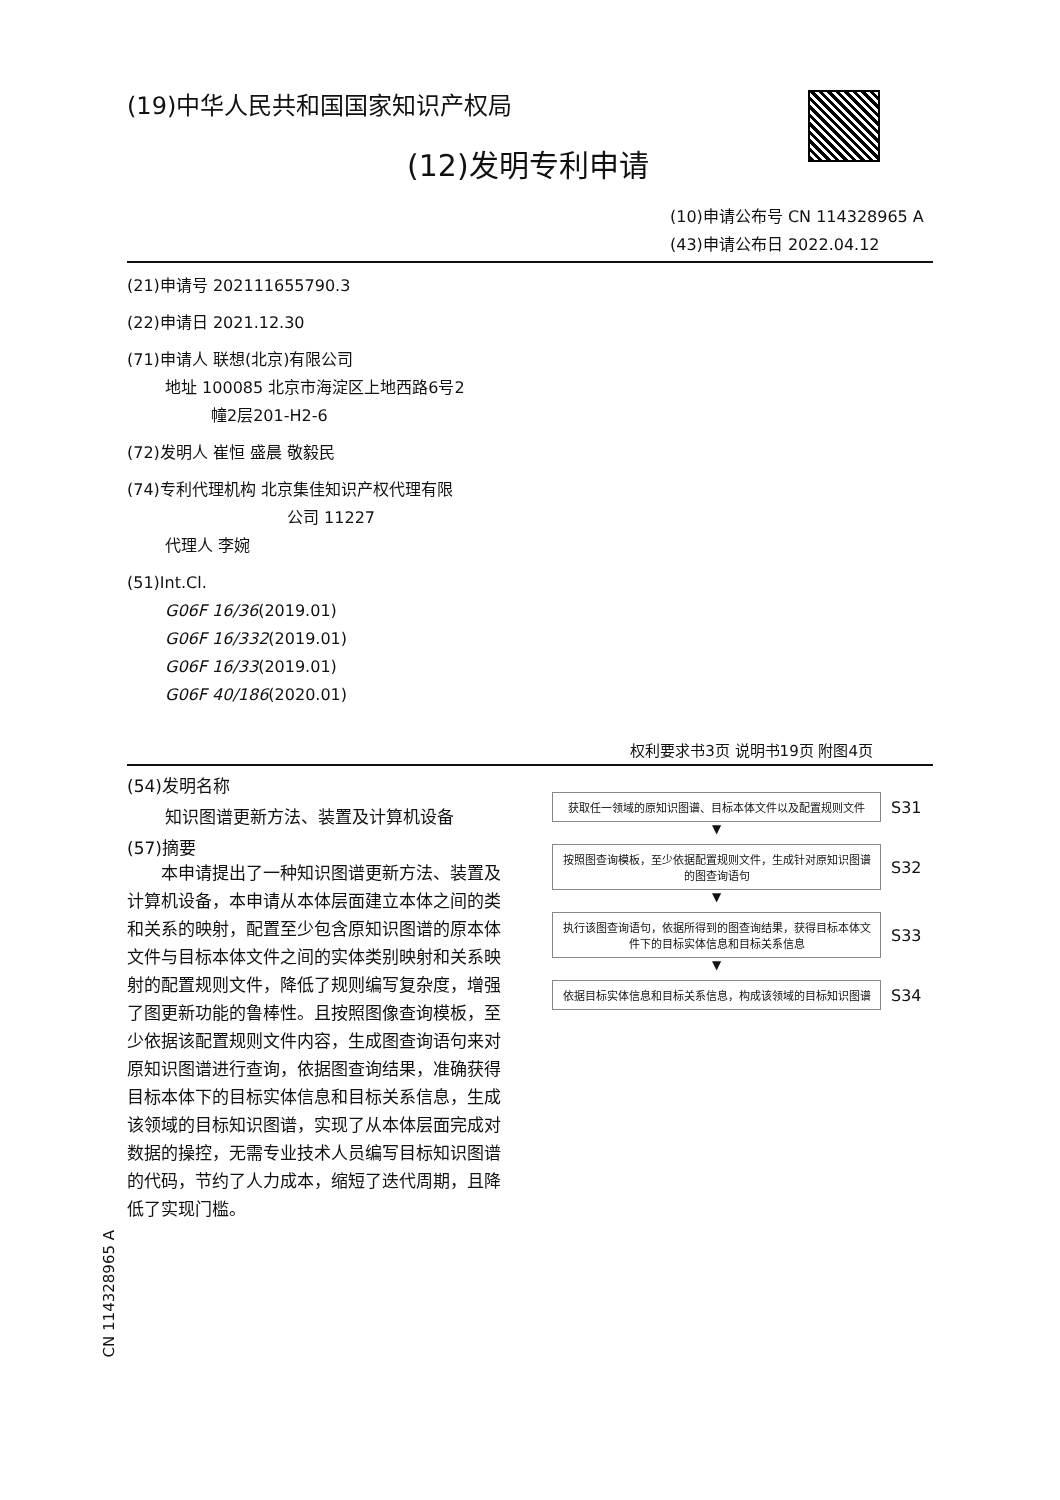(19)中华人民共和国国家知识产权局
(12)发明专利申请
(10)申请公布号 CN 114328965 A
(43)申请公布日 2022.04.12
(21)申请号 202111655790.3
(22)申请日 2021.12.30
(71)申请人 联想(北京)有限公司
地址 100085 北京市海淀区上地西路6号2
幢2层201-H2-6
(72)发明人 崔恒 盛晨 敬毅民
(74)专利代理机构 北京集佳知识产权代理有限
公司 11227
代理人 李婉
(51)Int.Cl.
G06F 16/36(2019.01)
G06F 16/332(2019.01)
G06F 16/33(2019.01)
G06F 40/186(2020.01)
权利要求书3页 说明书19页 附图4页
(54)发明名称
知识图谱更新方法、装置及计算机设备
(57)摘要
本申请提出了一种知识图谱更新方法、装置及计算机设备，本申请从本体层面建立本体之间的类和关系的映射，配置至少包含原知识图谱的原本体文件与目标本体文件之间的实体类别映射和关系映射的配置规则文件，降低了规则编写复杂度，增强了图更新功能的鲁棒性。且按照图像查询模板，至少依据该配置规则文件内容，生成图查询语句来对原知识图谱进行查询，依据图查询结果，准确获得目标本体下的目标实体信息和目标关系信息，生成该领域的目标知识图谱，实现了从本体层面完成对数据的操控，无需专业技术人员编写目标知识图谱的代码，节约了人力成本，缩短了迭代周期，且降低了实现门槛。
获取任一领域的原知识图谱、目标本体文件以及配置规则文件
S31
▼
按照图查询模板，至少依据配置规则文件，生成针对原知识图谱的图查询语句
S32
▼
执行该图查询语句，依据所得到的图查询结果，获得目标本体文件下的目标实体信息和目标关系信息
S33
▼
依据目标实体信息和目标关系信息，构成该领域的目标知识图谱
S34
CN 114328965 A